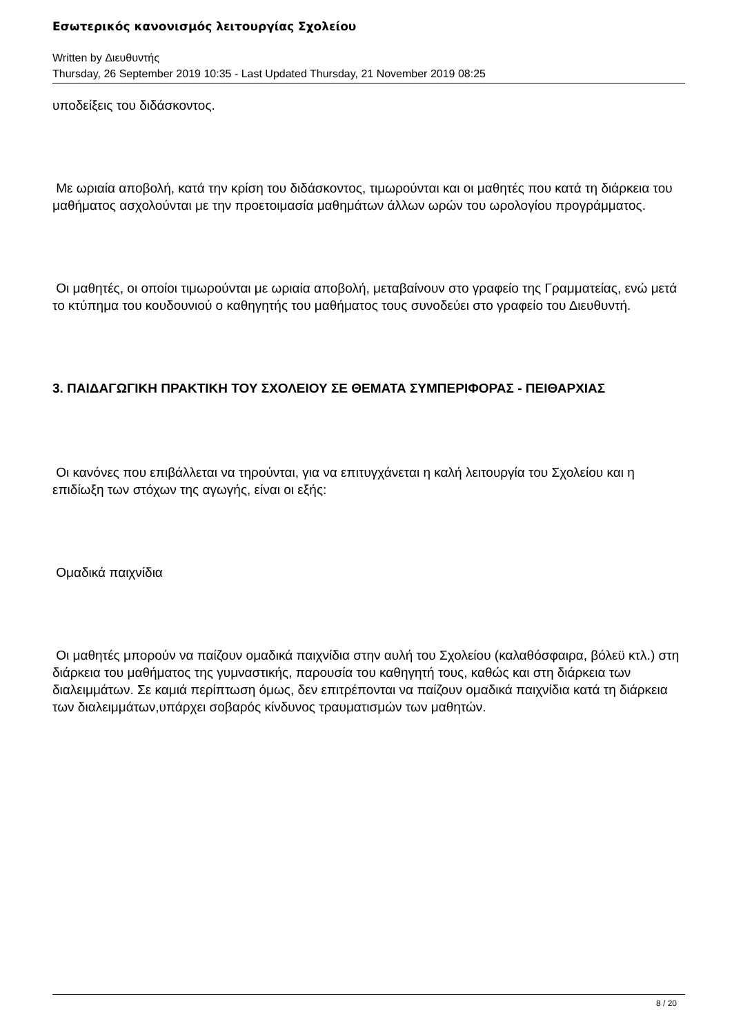Εσωτερικός κανονισμός λειτουργίας Σχολείου
Written by Διευθυντής
Thursday, 26 September 2019 10:35 - Last Updated Thursday, 21 November 2019 08:25
υποδείξεις του διδάσκοντος.
Με ωριαία αποβολή, κατά την κρίση του διδάσκοντος, τιμωρούνται και οι μαθητές που κατά τη διάρκεια του μαθήματος ασχολούνται με την προετοιμασία μαθημάτων άλλων ωρών του ωρολογίου προγράμματος.
Οι μαθητές, οι οποίοι τιμωρούνται με ωριαία αποβολή, μεταβαίνουν στο γραφείο της Γραμματείας, ενώ μετά το κτύπημα του κουδουνιού ο καθηγητής του μαθήματος τους συνοδεύει στο γραφείο του Διευθυντή.
3. ΠΑΙΔΑΓΩΓΙΚΗ ΠΡΑΚΤΙΚΗ ΤΟΥ ΣΧΟΛΕΙΟΥ ΣΕ ΘΕΜΑΤΑ ΣΥΜΠΕΡΙΦΟΡΑΣ - ΠΕΙΘΑΡΧΙΑΣ
Οι κανόνες που επιβάλλεται να τηρούνται, για να επιτυγχάνεται η καλή λειτουργία του Σχολείου και η επιδίωξη των στόχων της αγωγής, είναι οι εξής:
Ομαδικά παιχνίδια
Οι μαθητές μπορούν να παίζουν ομαδικά παιχνίδια στην αυλή του Σχολείου (καλαθόσφαιρα, βόλεϋ κτλ.) στη διάρκεια του μαθήματος της γυμναστικής, παρουσία του καθηγητή τους, καθώς και στη διάρκεια των διαλειμμάτων. Σε καμιά περίπτωση όμως, δεν επιτρέπονται να παίζουν ομαδικά παιχνίδια κατά τη διάρκεια των διαλειμμάτων,υπάρχει σοβαρός κίνδυνος τραυματισμών των μαθητών.
8 / 20